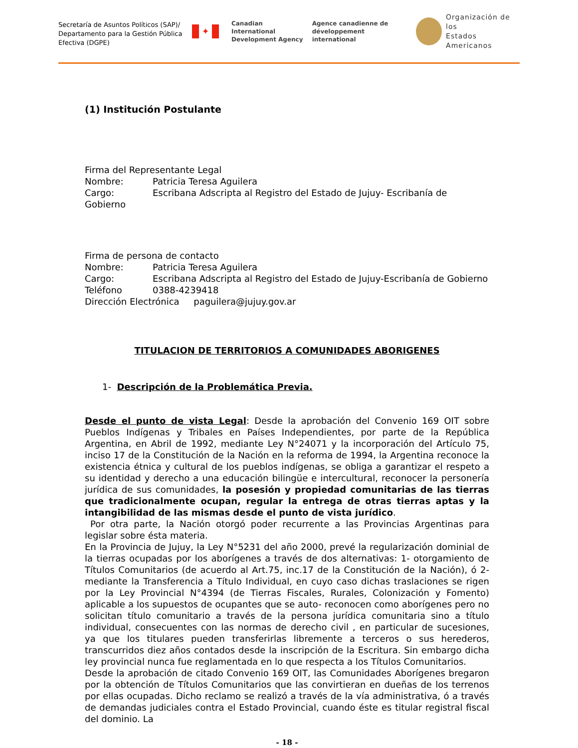Secretaría de Asuntos Políticos (SAP)/
Departamento para la Gestión Pública
Efectiva (DGPE)
✦
Canadian International
Development Agency
Agence canadienne de
développement international
Organización de los
Estados Americanos
(1) Institución Postulante
Firma del Representante Legal
Nombre: Patricia Teresa Aguilera
Cargo: Escribana Adscripta al Registro del Estado de Jujuy- Escribanía de Gobierno
Firma de persona de contacto
Nombre: Patricia Teresa Aguilera
Cargo: Escribana Adscripta al Registro del Estado de Jujuy-Escribanía de Gobierno
Teléfono 0388-4239418
Dirección Electrónica paguilera@jujuy.gov.ar
TITULACION DE TERRITORIOS A COMUNIDADES ABORIGENES
1- Descripción de la Problemática Previa.
Desde el punto de vista Legal: Desde la aprobación del Convenio 169 OIT sobre Pueblos Indígenas y Tribales en Países Independientes, por parte de la República Argentina, en Abril de 1992, mediante Ley N°24071 y la incorporación del Artículo 75, inciso 17 de la Constitución de la Nación en la reforma de 1994, la Argentina reconoce la existencia étnica y cultural de los pueblos indígenas, se obliga a garantizar el respeto a su identidad y derecho a una educación bilingüe e intercultural, reconocer la personería jurídica de sus comunidades, la posesión y propiedad comunitarias de las tierras que tradicionalmente ocupan, regular la entrega de otras tierras aptas y la intangibilidad de las mismas desde el punto de vista jurídico.
Por otra parte, la Nación otorgó poder recurrente a las Provincias Argentinas para legislar sobre ésta materia.
En la Provincia de Jujuy, la Ley N°5231 del año 2000, prevé la regularización dominial de la tierras ocupadas por los aborígenes a través de dos alternativas: 1- otorgamiento de Títulos Comunitarios (de acuerdo al Art.75, inc.17 de la Constitución de la Nación), ó 2- mediante la Transferencia a Título Individual, en cuyo caso dichas traslaciones se rigen por la Ley Provincial N°4394 (de Tierras Fiscales, Rurales, Colonización y Fomento) aplicable a los supuestos de ocupantes que se auto- reconocen como aborígenes pero no solicitan título comunitario a través de la persona jurídica comunitaria sino a título individual, consecuentes con las normas de derecho civil , en particular de sucesiones, ya que los titulares pueden transferirlas libremente a terceros o sus herederos, transcurridos diez años contados desde la inscripción de la Escritura. Sin embargo dicha ley provincial nunca fue reglamentada en lo que respecta a los Títulos Comunitarios.
Desde la aprobación de citado Convenio 169 OIT, las Comunidades Aborígenes bregaron por la obtención de Títulos Comunitarios que las convirtieran en dueñas de los terrenos por ellas ocupadas. Dicho reclamo se realizó a través de la vía administrativa, ó a través de demandas judiciales contra el Estado Provincial, cuando éste es titular registral fiscal del dominio. La
- 18 -